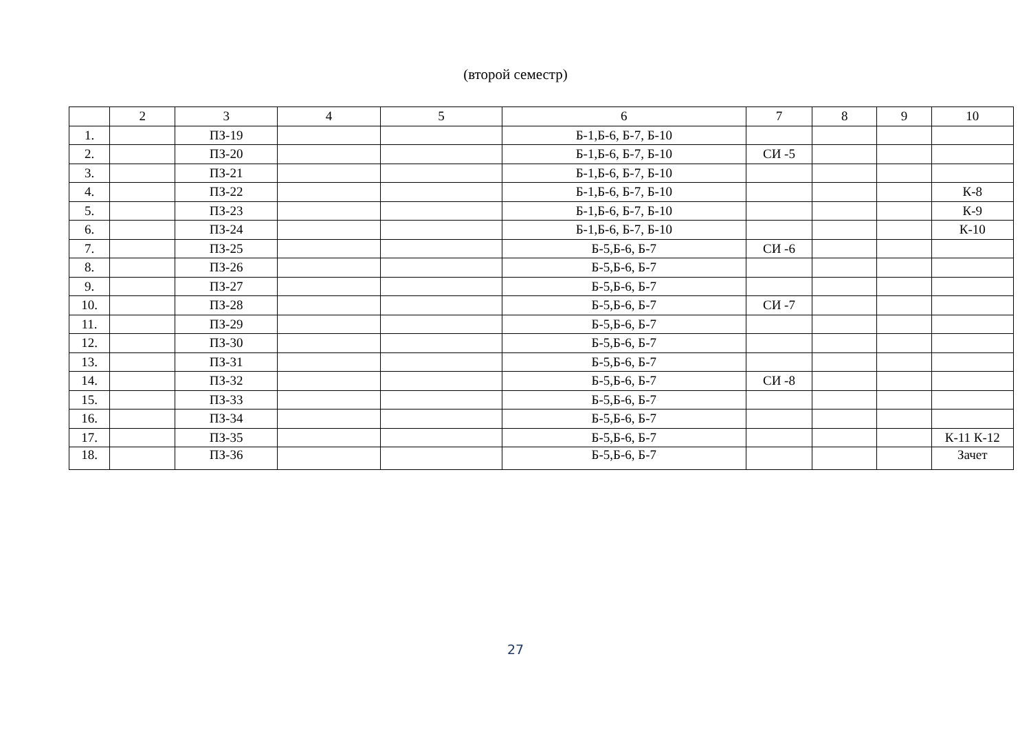(второй семестр)
| | 2 | 3 | 4 | 5 | 6 | 7 | 8 | 9 | 10 |
| --- | --- | --- | --- | --- | --- | --- | --- | --- | --- |
| 1. | | ПЗ-19 | | | Б-1,Б-6, Б-7, Б-10 | | | | |
| 2. | | ПЗ-20 | | | Б-1,Б-6, Б-7, Б-10 | СИ -5 | | | |
| 3. | | ПЗ-21 | | | Б-1,Б-6, Б-7, Б-10 | | | | |
| 4. | | ПЗ-22 | | | Б-1,Б-6, Б-7, Б-10 | | | | К-8 |
| 5. | | ПЗ-23 | | | Б-1,Б-6, Б-7, Б-10 | | | | К-9 |
| 6. | | ПЗ-24 | | | Б-1,Б-6, Б-7, Б-10 | | | | К-10 |
| 7. | | ПЗ-25 | | | Б-5,Б-6, Б-7 | СИ -6 | | | |
| 8. | | ПЗ-26 | | | Б-5,Б-6, Б-7 | | | | |
| 9. | | ПЗ-27 | | | Б-5,Б-6, Б-7 | | | | |
| 10. | | ПЗ-28 | | | Б-5,Б-6, Б-7 | СИ -7 | | | |
| 11. | | ПЗ-29 | | | Б-5,Б-6, Б-7 | | | | |
| 12. | | ПЗ-30 | | | Б-5,Б-6, Б-7 | | | | |
| 13. | | ПЗ-31 | | | Б-5,Б-6, Б-7 | | | | |
| 14. | | ПЗ-32 | | | Б-5,Б-6, Б-7 | СИ -8 | | | |
| 15. | | ПЗ-33 | | | Б-5,Б-6, Б-7 | | | | |
| 16. | | ПЗ-34 | | | Б-5,Б-6, Б-7 | | | | |
| 17. | | ПЗ-35 | | | Б-5,Б-6, Б-7 | | | | К-11 К-12 |
| 18. | | ПЗ-36 | | | Б-5,Б-6, Б-7 | | | | Зачет |
27